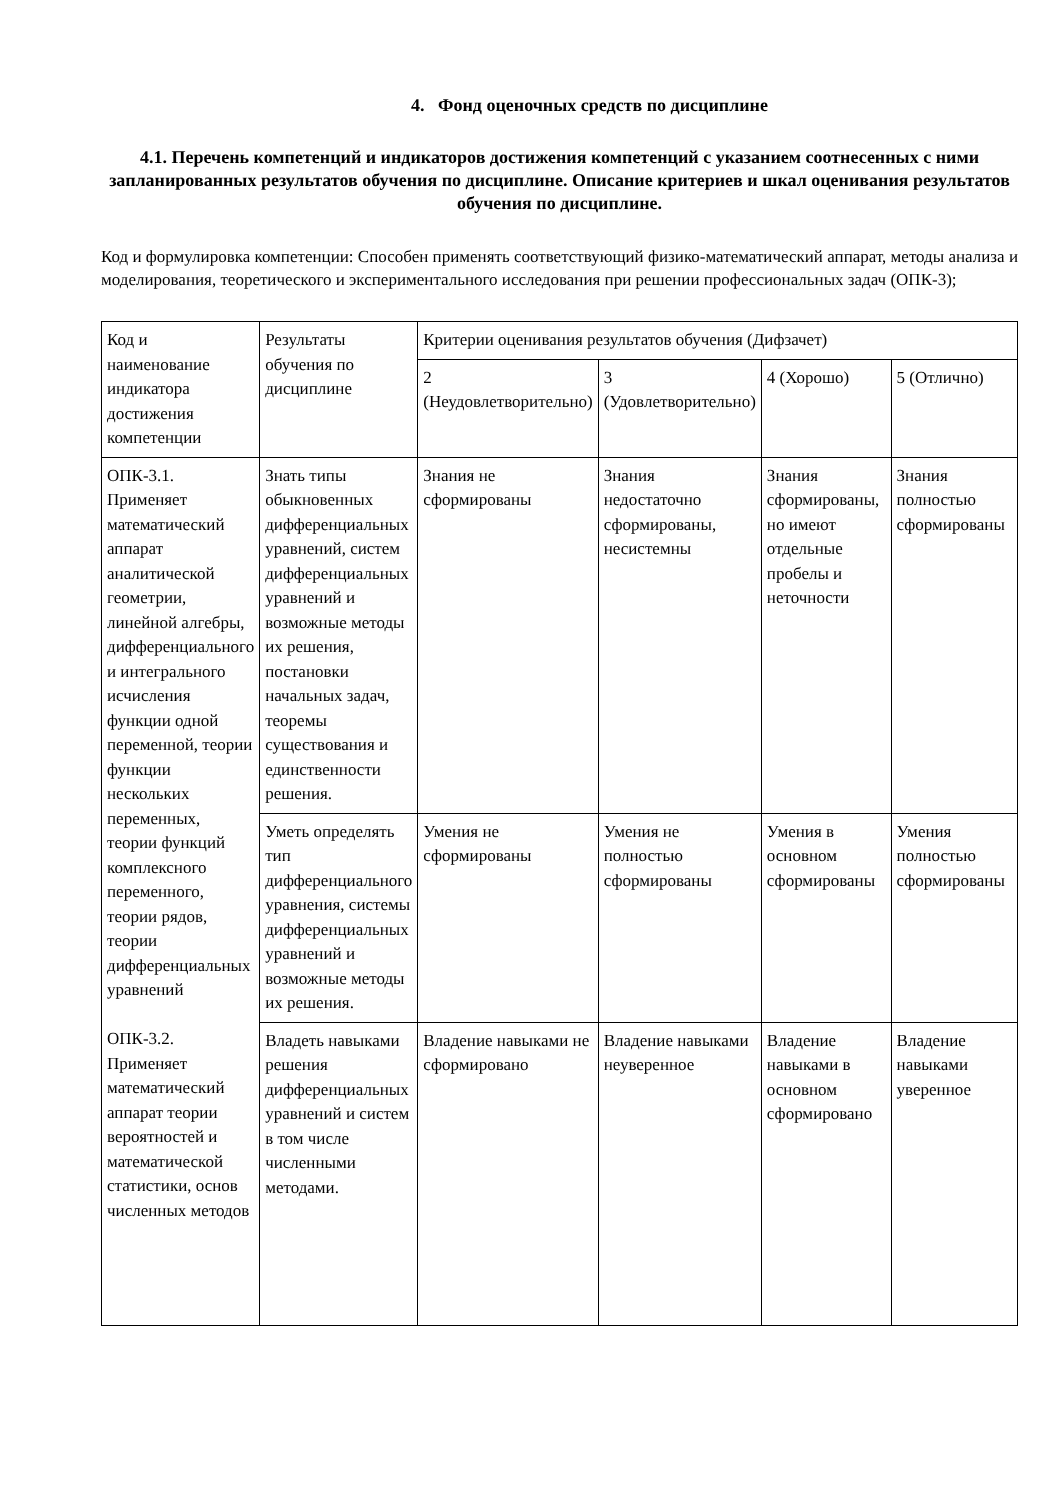4. Фонд оценочных средств по дисциплине
4.1. Перечень компетенций и индикаторов достижения компетенций с указанием соотнесенных с ними запланированных результатов обучения по дисциплине. Описание критериев и шкал оценивания результатов обучения по дисциплине.
Код и формулировка компетенции: Способен применять соответствующий физико-математический аппарат, методы анализа и моделирования, теоретического и экспериментального исследования при решении профессиональных задач (ОПК-3);
| Код и наименование индикатора достижения компетенции | Результаты обучения по дисциплине | Критерии оценивания результатов обучения (Дифзачет) | | | |
| | | 2 (Неудовлетворительно) | 3 (Удовлетворительно) | 4 (Хорошо) | 5 (Отлично) |
| ОПК-3.1. Применяет математический аппарат аналитической геометрии, линейной алгебры, дифференциального и интегрального исчисления функции одной переменной, теории функции нескольких переменных, теории функций комплексного переменного, теории рядов, теории дифференциальных уравнений ОПК-3.2. Применяет математический аппарат теории вероятностей и математической статистики, основ численных методов | Знать типы обыкновенных дифференциальных уравнений, систем дифференциальных уравнений и возможные методы их решения, постановки начальных задач, теоремы существования и единственности решения. | Знания не сформированы | Знания недостаточно сформированы, несистемны | Знания сформированы, но имеют отдельные пробелы и неточности | Знания полностью сформированы |
| | Уметь определять тип дифференциального уравнения, системы дифференциальных уравнений и возможные методы их решения. | Умения не сформированы | Умения не полностью сформированы | Умения в основном сформированы | Умения полностью сформированы |
| | Владеть навыками решения дифференциальных уравнений и систем в том числе численными методами. | Владение навыками не сформировано | Владение навыками неуверенное | Владение навыками в основном сформировано | Владение навыками уверенное |